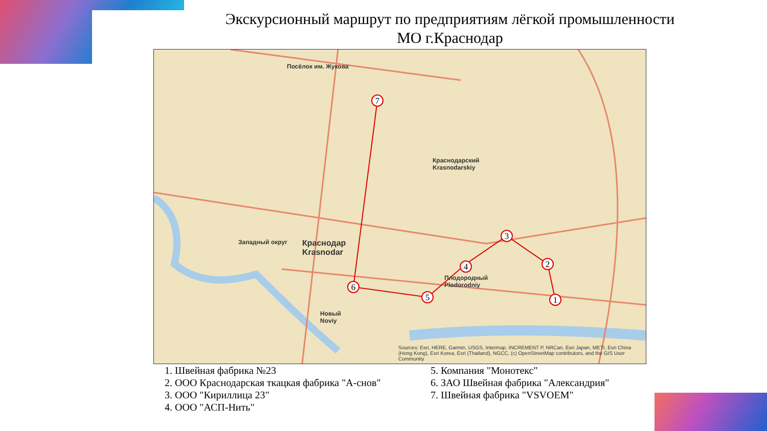Экскурсионный маршрут по предприятиям лёгкой промышленности
МО г.Краснодар
1
2
3
4
5
6
7
Посёлок им. Жукова
Краснодарский
Krasnodarskiy
Плодородный
Plodorodniy
Краснодар
Krasnodar
Западный округ
Новый
Noviy
Sources: Esri, HERE, Garmin, USGS, Intermap, INCREMENT P, NRCan, Esri Japan, METI, Esri China (Hong Kong), Esri Korea, Esri (Thailand), NGCC, (c) OpenStreetMap contributors, and the GIS User Community
1. Швейная фабрика №23
2. ООО Краснодарская ткацкая фабрика "А-снов"
3. ООО "Кириллица 23"
4. ООО "АСП-Нить"
5. Компания "Монотекс"
6. ЗАО Швейная фабрика "Александрия"
7. Швейная фабрика "VSVOEM"